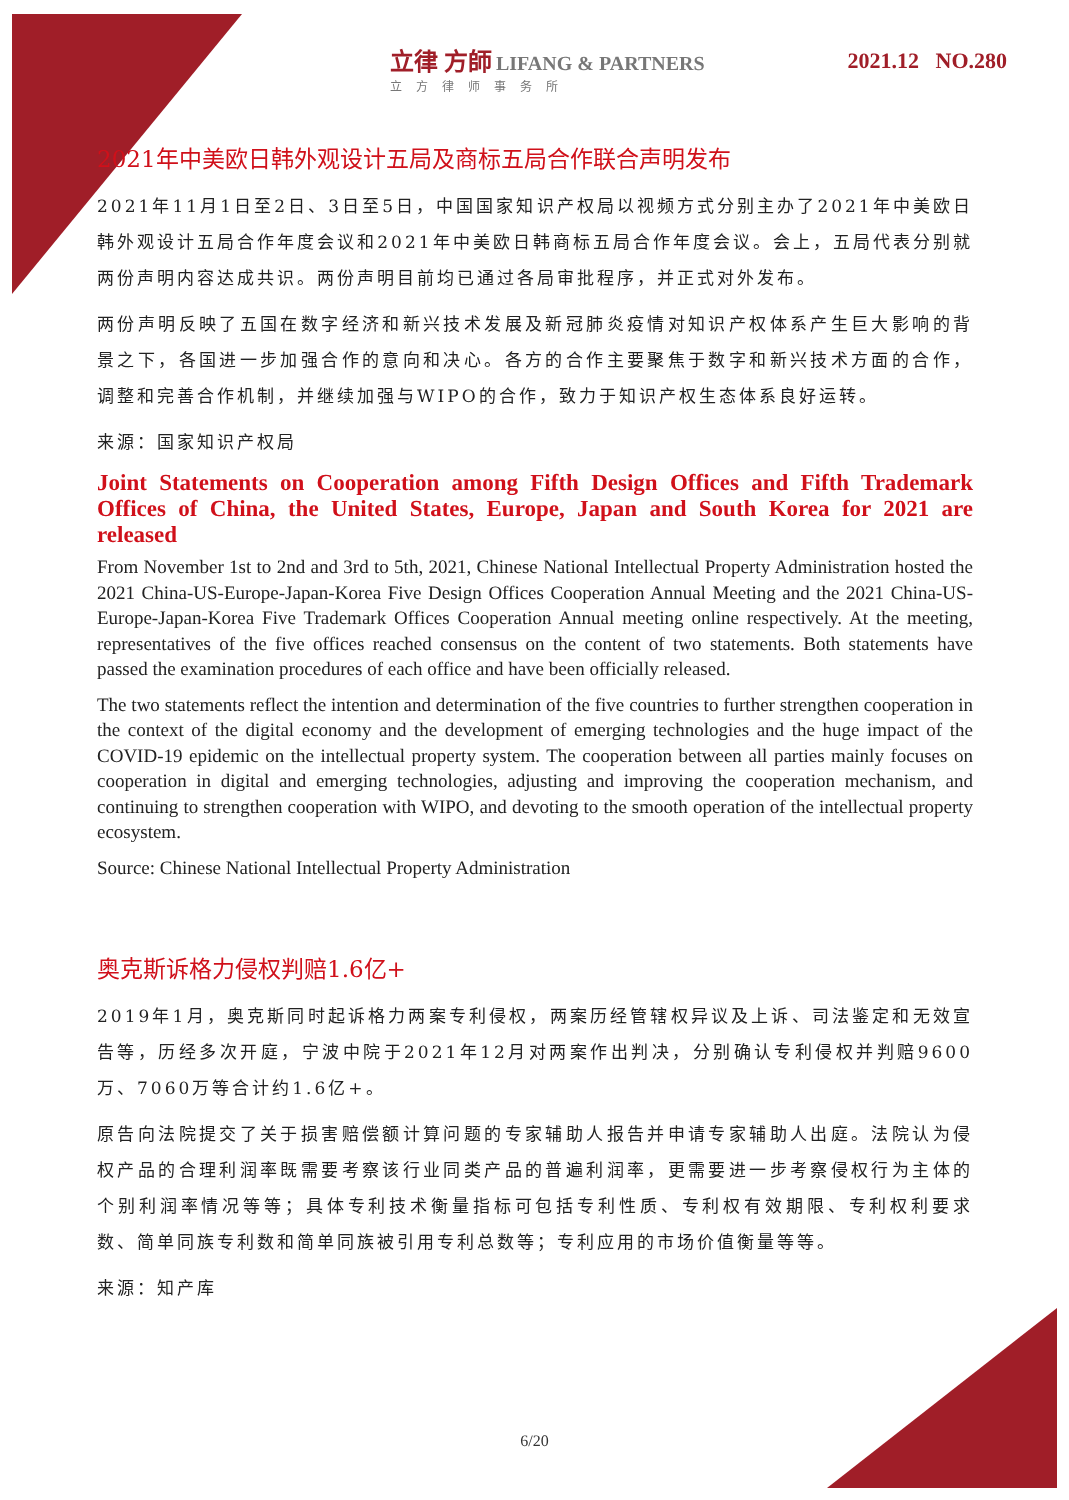立律 方師 LIFANG & PARTNERS
立方律师事务所
2021.12 NO.280
2021年中美欧日韩外观设计五局及商标五局合作联合声明发布
2021年11月1日至2日、3日至5日，中国国家知识产权局以视频方式分别主办了2021年中美欧日韩外观设计五局合作年度会议和2021年中美欧日韩商标五局合作年度会议。会上，五局代表分别就两份声明内容达成共识。两份声明目前均已通过各局审批程序，并正式对外发布。
两份声明反映了五国在数字经济和新兴技术发展及新冠肺炎疫情对知识产权体系产生巨大影响的背景之下，各国进一步加强合作的意向和决心。各方的合作主要聚焦于数字和新兴技术方面的合作，调整和完善合作机制，并继续加强与WIPO的合作，致力于知识产权生态体系良好运转。
来源：国家知识产权局
Joint Statements on Cooperation among Fifth Design Offices and Fifth Trademark Offices of China, the United States, Europe, Japan and South Korea for 2021 are released
From November 1st to 2nd and 3rd to 5th, 2021, Chinese National Intellectual Property Administration hosted the 2021 China-US-Europe-Japan-Korea Five Design Offices Cooperation Annual Meeting and the 2021 China-US-Europe-Japan-Korea Five Trademark Offices Cooperation Annual meeting online respectively. At the meeting, representatives of the five offices reached consensus on the content of two statements. Both statements have passed the examination procedures of each office and have been officially released.
The two statements reflect the intention and determination of the five countries to further strengthen cooperation in the context of the digital economy and the development of emerging technologies and the huge impact of the COVID-19 epidemic on the intellectual property system. The cooperation between all parties mainly focuses on cooperation in digital and emerging technologies, adjusting and improving the cooperation mechanism, and continuing to strengthen cooperation with WIPO, and devoting to the smooth operation of the intellectual property ecosystem.
Source: Chinese National Intellectual Property Administration
奥克斯诉格力侵权判赔1.6亿+
2019年1月，奥克斯同时起诉格力两案专利侵权，两案历经管辖权异议及上诉、司法鉴定和无效宣告等，历经多次开庭，宁波中院于2021年12月对两案作出判决，分别确认专利侵权并判赔9600万、7060万等合计约1.6亿+。
原告向法院提交了关于损害赔偿额计算问题的专家辅助人报告并申请专家辅助人出庭。法院认为侵权产品的合理利润率既需要考察该行业同类产品的普遍利润率，更需要进一步考察侵权行为主体的个别利润率情况等等；具体专利技术衡量指标可包括专利性质、专利权有效期限、专利权利要求数、简单同族专利数和简单同族被引用专利总数等；专利应用的市场价值衡量等等。
来源：知产库
6/20